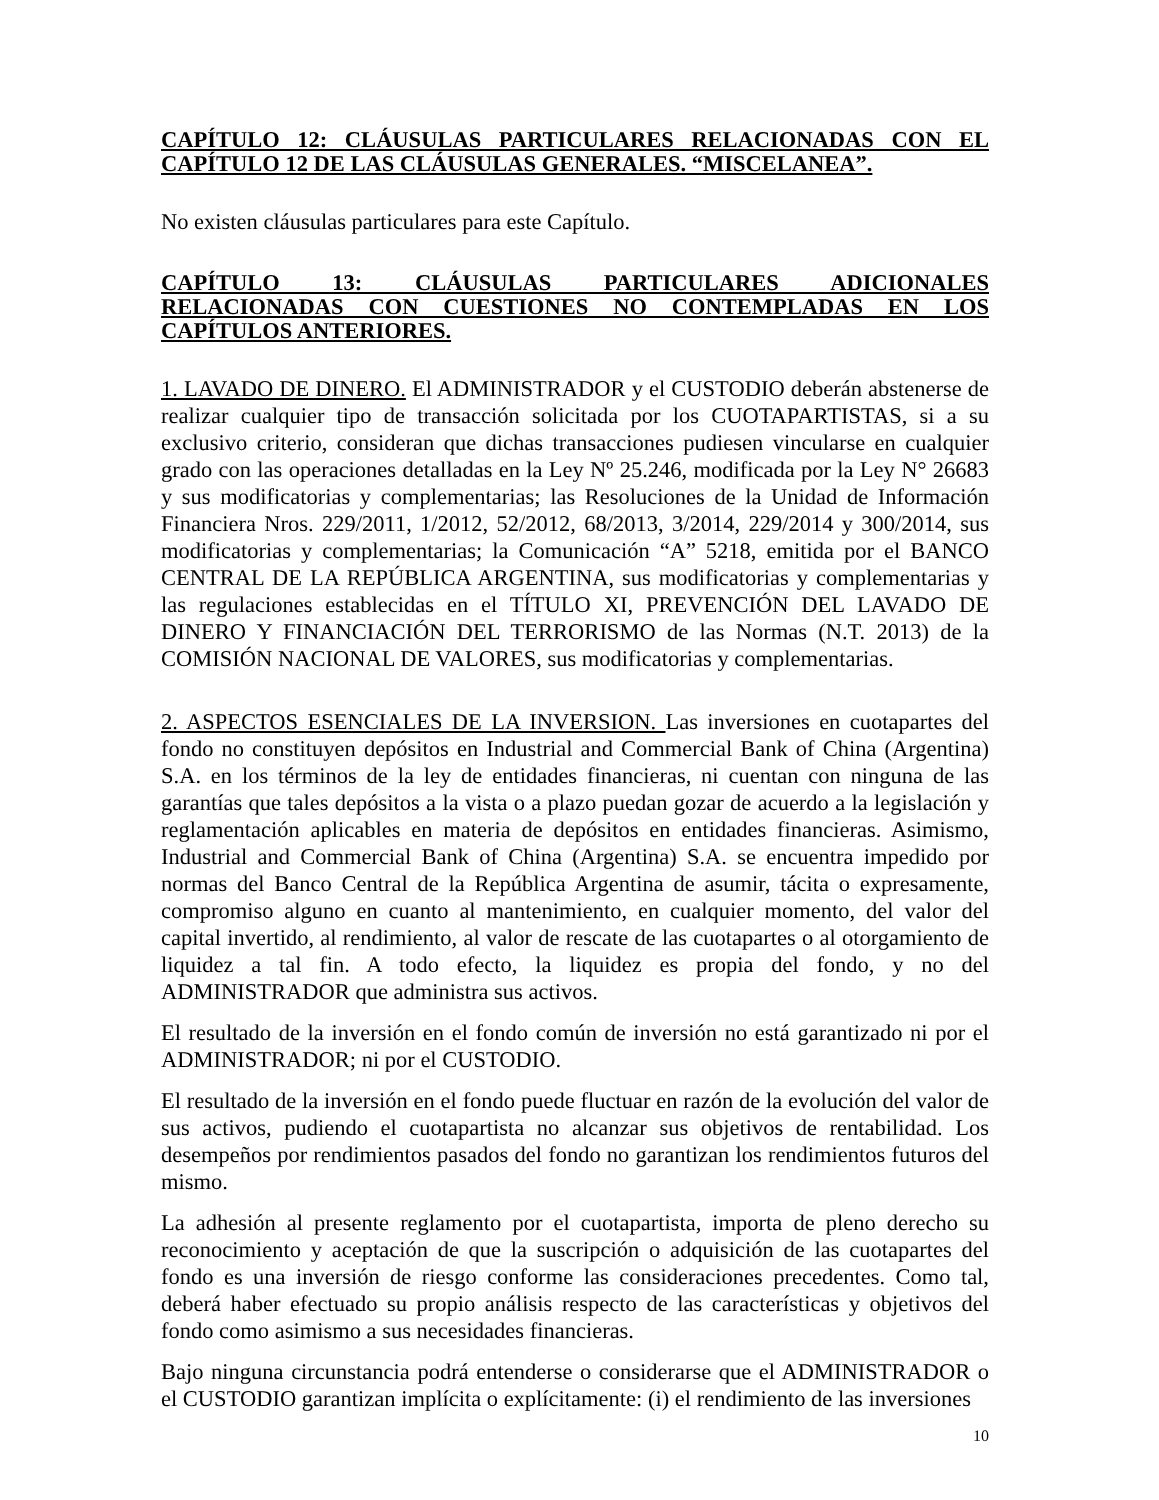CAPÍTULO 12: CLÁUSULAS PARTICULARES RELACIONADAS CON EL CAPÍTULO 12 DE LAS CLÁUSULAS GENERALES. “MISCELANEA”.
No existen cláusulas particulares para este Capítulo.
CAPÍTULO 13: CLÁUSULAS PARTICULARES ADICIONALES RELACIONADAS CON CUESTIONES NO CONTEMPLADAS EN LOS CAPÍTULOS ANTERIORES.
1. LAVADO DE DINERO. El ADMINISTRADOR y el CUSTODIO deberán abstenerse de realizar cualquier tipo de transacción solicitada por los CUOTAPARTISTAS, si a su exclusivo criterio, consideran que dichas transacciones pudiesen vincularse en cualquier grado con las operaciones detalladas en la Ley Nº 25.246, modificada por la Ley N° 26683 y sus modificatorias y complementarias; las Resoluciones de la Unidad de Información Financiera Nros. 229/2011, 1/2012, 52/2012, 68/2013, 3/2014, 229/2014 y 300/2014, sus modificatorias y complementarias; la Comunicación “A” 5218, emitida por el BANCO CENTRAL DE LA REPÚBLICA ARGENTINA, sus modificatorias y complementarias y las regulaciones establecidas en el TÍTULO XI, PREVENCIÓN DEL LAVADO DE DINERO Y FINANCIACIÓN DEL TERRORISMO de las Normas (N.T. 2013) de la COMISIÓN NACIONAL DE VALORES, sus modificatorias y complementarias.
2. ASPECTOS ESENCIALES DE LA INVERSION. Las inversiones en cuotapartes del fondo no constituyen depósitos en Industrial and Commercial Bank of China (Argentina) S.A. en los términos de la ley de entidades financieras, ni cuentan con ninguna de las garantías que tales depósitos a la vista o a plazo puedan gozar de acuerdo a la legislación y reglamentación aplicables en materia de depósitos en entidades financieras. Asimismo, Industrial and Commercial Bank of China (Argentina) S.A. se encuentra impedido por normas del Banco Central de la República Argentina de asumir, tácita o expresamente, compromiso alguno en cuanto al mantenimiento, en cualquier momento, del valor del capital invertido, al rendimiento, al valor de rescate de las cuotapartes o al otorgamiento de liquidez a tal fin. A todo efecto, la liquidez es propia del fondo, y no del ADMINISTRADOR que administra sus activos.
El resultado de la inversión en el fondo común de inversión no está garantizado ni por el ADMINISTRADOR; ni por el CUSTODIO.
El resultado de la inversión en el fondo puede fluctuar en razón de la evolución del valor de sus activos, pudiendo el cuotapartista no alcanzar sus objetivos de rentabilidad. Los desempeños por rendimientos pasados del fondo no garantizan los rendimientos futuros del mismo.
La adhesión al presente reglamento por el cuotapartista, importa de pleno derecho su reconocimiento y aceptación de que la suscripción o adquisición de las cuotapartes del fondo es una inversión de riesgo conforme las consideraciones precedentes. Como tal, deberá haber efectuado su propio análisis respecto de las características y objetivos del fondo como asimismo a sus necesidades financieras.
Bajo ninguna circunstancia podrá entenderse o considerarse que el ADMINISTRADOR o el CUSTODIO garantizan implícita o explícitamente: (i) el rendimiento de las inversiones
10